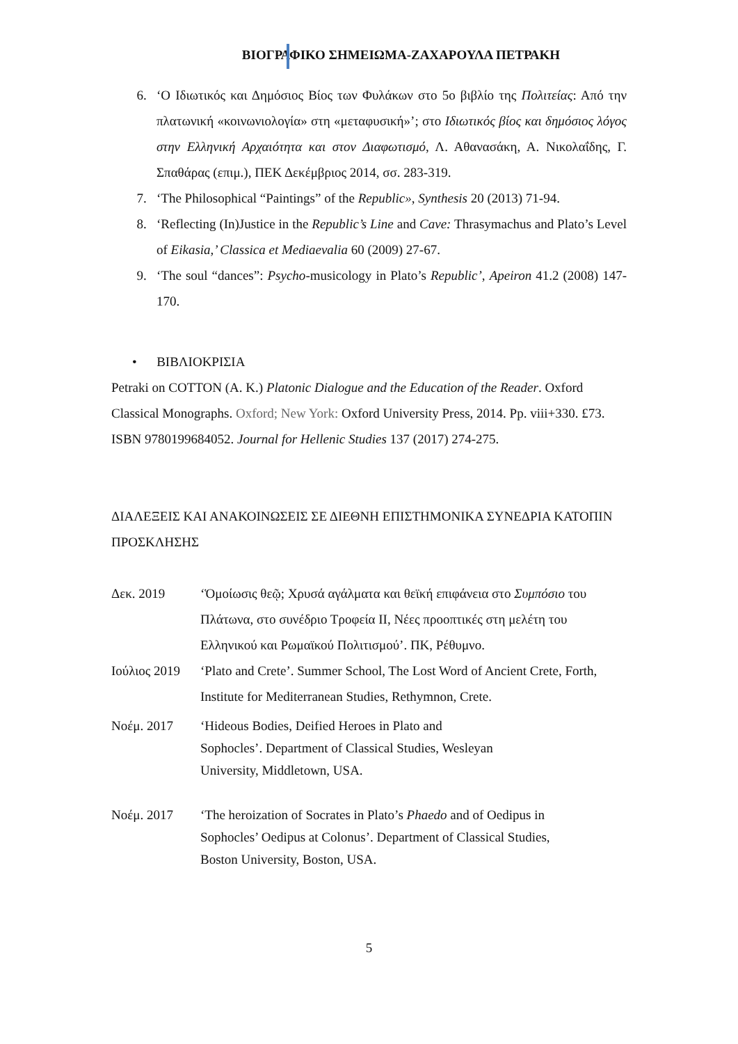ΒΙΟΓΡΑΦΙΚΟ ΣΗΜΕΙΩΜΑ-ΖΑΧΑΡΟΥΛΑ ΠΕΤΡΑΚΗ
6. ‘Ο Ιδιωτικός και Δημόσιος Βίος των Φυλάκων στο 5ο βιβλίο της Πολιτείας: Από την πλατωνική «κοινωνιολογία» στη «μεταφυσική»’; στο Ιδιωτικός βίος και δημόσιος λόγος στην Ελληνική Αρχαιότητα και στον Διαφωτισμό, Λ. Αθανασάκη, Α. Νικολαΐδης, Γ. Σπαθάρας (επιμ.), ΠΕΚ Δεκέμβριος 2014, σσ. 283-319.
7. ‘The Philosophical “Paintings” of the Republic», Synthesis 20 (2013) 71-94.
8. ‘Reflecting (In)Justice in the Republic’s Line and Cave: Thrasymachus and Plato’s Level of Eikasia,’ Classica et Mediaevalia 60 (2009) 27-67.
9. ‘The soul “dances”: Psycho-musicology in Plato’s Republic’, Apeiron 41.2 (2008) 147-170.
• ΒΙΒΛΙΟΚΡΙΣΙΑ
Petraki on COTTON (A. K.) Platonic Dialogue and the Education of the Reader. Oxford Classical Monographs. Oxford; New York: Oxford University Press, 2014. Pp. viii+330. £73. ISBN 9780199684052. Journal for Hellenic Studies 137 (2017) 274-275.
ΔΙΑΛΕΞΕΙΣ ΚΑΙ ΑΝΑΚΟΙΝΩΣΕΙΣ ΣΕ ΔΙΕΘΝΗ ΕΠΙΣΤΗΜΟΝΙΚΑ ΣΥΝΕΔΡΙΑ ΚΑΤΟΠΙΝ ΠΡΟΣΚΛΗΣΗΣ
Δεκ. 2019 ‘Ὁμοίωσις θεῷ; Χρυσά αγάλματα και θεϊκή επιφάνεια στο Συμπόσιο του Πλάτωνα, στο συνέδριο Τροφεία ΙΙ, Νέες προοπτικές στη μελέτη του Ελληνικού και Ρωμαϊκού Πολιτισμού’. ΠΚ, Ρέθυμνο.
Ιούλιος 2019 ‘Plato and Crete’. Summer School, The Lost Word of Ancient Crete, Forth, Institute for Mediterranean Studies, Rethymnon, Crete.
Νοέμ. 2017 ‘Hideous Bodies, Deified Heroes in Plato and
Sophocles’. Department of Classical Studies, Wesleyan
University, Middletown, USA.
Νοέμ. 2017 ‘The heroization of Socrates in Plato’s Phaedo and of Oedipus in
Sophocles’ Oedipus at Colonus’. Department of Classical Studies,
Boston University, Boston, USA.
5